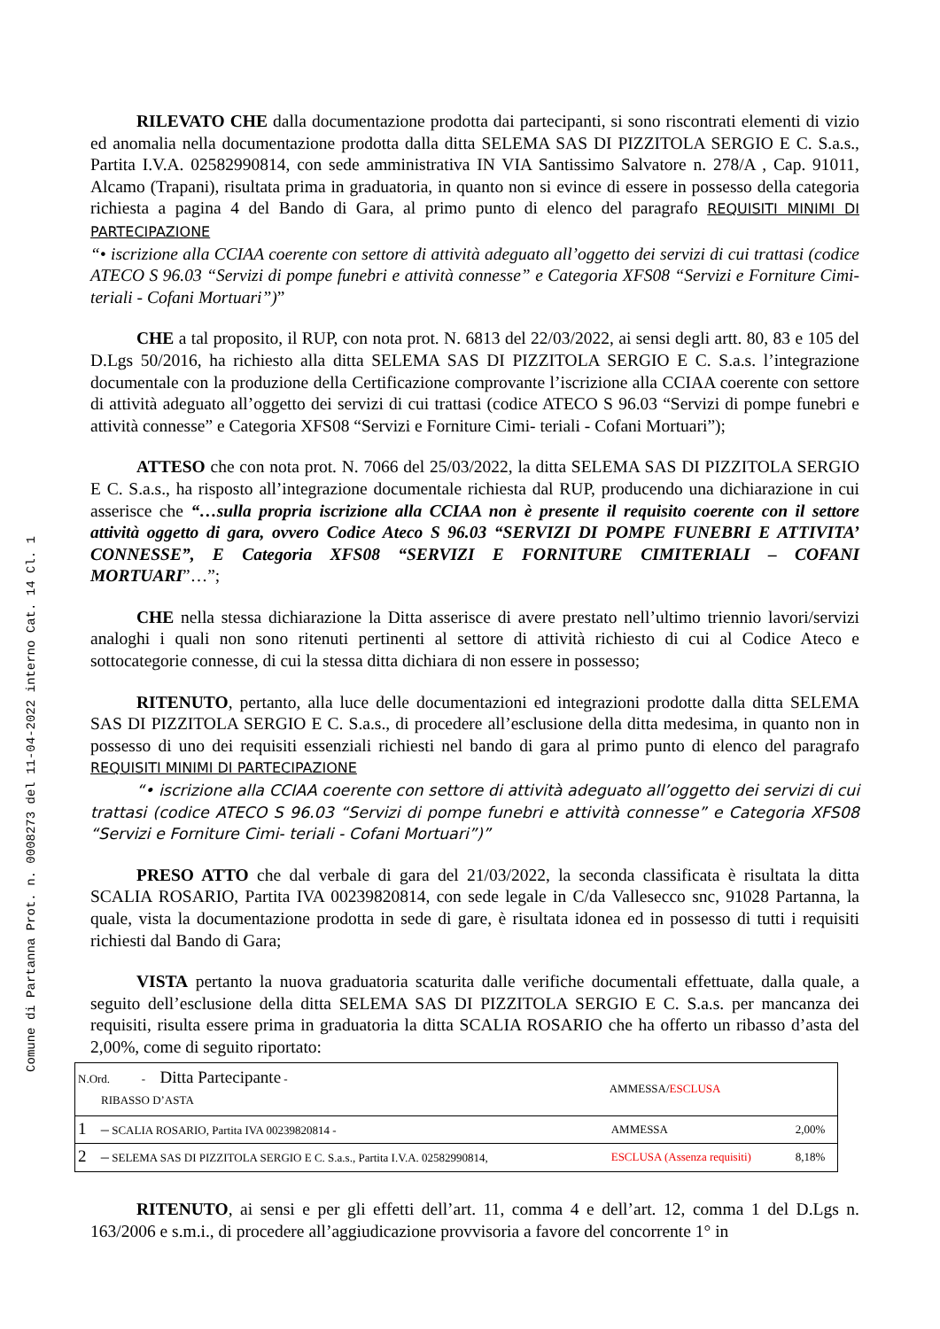Comune di Partanna Prot. n. 0008273 del 11-04-2022 interno Cat. 14 Cl. 1
RILEVATO CHE dalla documentazione prodotta dai partecipanti, si sono riscontrati elementi di vizio ed anomalia nella documentazione prodotta dalla ditta SELEMA SAS DI PIZZITOLA SERGIO E C. S.a.s., Partita I.V.A. 02582990814, con sede amministrativa IN VIA Santissimo Salvatore n. 278/A , Cap. 91011, Alcamo (Trapani), risultata prima in graduatoria, in quanto non si evince di essere in possesso della categoria richiesta a pagina 4 del Bando di Gara, al primo punto di elenco del paragrafo REQUISITI MINIMI DI PARTECIPAZIONE
“• iscrizione alla CCIAA coerente con settore di attività adeguato all’oggetto dei servizi di cui trattasi (codice ATECO S 96.03 “Servizi di pompe funebri e attività connesse” e Categoria XFS08 “Servizi e Forniture Cimi- teriali - Cofani Mortuari”)”
CHE a tal proposito, il RUP, con nota prot. N. 6813 del 22/03/2022, ai sensi degli artt. 80, 83 e 105 del D.Lgs 50/2016, ha richiesto alla ditta SELEMA SAS DI PIZZITOLA SERGIO E C. S.a.s. l’integrazione documentale con la produzione della Certificazione comprovante l’iscrizione alla CCIAA coerente con settore di attività adeguato all’oggetto dei servizi di cui trattasi (codice ATECO S 96.03 “Servizi di pompe funebri e attività connesse” e Categoria XFS08 “Servizi e Forniture Cimi- teriali - Cofani Mortuari”);
ATTESO che con nota prot. N. 7066 del 25/03/2022, la ditta SELEMA SAS DI PIZZITOLA SERGIO E C. S.a.s., ha risposto all’integrazione documentale richiesta dal RUP, producendo una dichiarazione in cui asserisce che “…sulla propria iscrizione alla CCIAA non è presente il requisito coerente con il settore attività oggetto di gara, ovvero Codice Ateco S 96.03 “SERVIZI DI POMPE FUNEBRI E ATTIVITA’ CONNESSE”, E Categoria XFS08 “SERVIZI E FORNITURE CIMITERIALI – COFANI MORTUARI”…”;
CHE nella stessa dichiarazione la Ditta asserisce di avere prestato nell’ultimo triennio lavori/servizi analoghi i quali non sono ritenuti pertinenti al settore di attività richiesto di cui al Codice Ateco e sottocategorie connesse, di cui la stessa ditta dichiara di non essere in possesso;
RITENUTO, pertanto, alla luce delle documentazioni ed integrazioni prodotte dalla ditta SELEMA SAS DI PIZZITOLA SERGIO E C. S.a.s., di procedere all’esclusione della ditta medesima, in quanto non in possesso di uno dei requisiti essenziali richiesti nel bando di gara al primo punto di elenco del paragrafo REQUISITI MINIMI DI PARTECIPAZIONE
“• iscrizione alla CCIAA coerente con settore di attività adeguato all’oggetto dei servizi di cui trattasi (codice ATECO S 96.03 “Servizi di pompe funebri e attività connesse” e Categoria XFS08 “Servizi e Forniture Cimi- teriali - Cofani Mortuari”)”
PRESO ATTO che dal verbale di gara del 21/03/2022, la seconda classificata è risultata la ditta SCALIA ROSARIO, Partita IVA 00239820814, con sede legale in C/da Vallesecco snc, 91028 Partanna, la quale, vista la documentazione prodotta in sede di gare, è risultata idonea ed in possesso di tutti i requisiti richiesti dal Bando di Gara;
VISTA pertanto la nuova graduatoria scaturita dalle verifiche documentali effettuate, dalla quale, a seguito dell’esclusione della ditta SELEMA SAS DI PIZZITOLA SERGIO E C. S.a.s. per mancanza dei requisiti, risulta essere prima in graduatoria la ditta SCALIA ROSARIO che ha offerto un ribasso d’asta del 2,00%, come di seguito riportato:
| N.Ord. - Ditta Partecipante - RIBASSO D’ASTA | | AMMESSA/ ESCLUSA | |
| --- | --- | --- | --- |
| 1 ─ SCALIA ROSARIO, Partita IVA 00239820814 - | | AMMESSA | 2,00% |
| 2 ─ SELEMA SAS DI PIZZITOLA SERGIO E C. S.a.s., Partita I.V.A. 02582990814, | | ESCLUSA (Assenza requisiti) | 8,18% |
RITENUTO, ai sensi e per gli effetti dell’art. 11, comma 4 e dell’art. 12, comma 1 del D.Lgs n. 163/2006 e s.m.i., di procedere all’aggiudicazione provvisoria a favore del concorrente 1° in